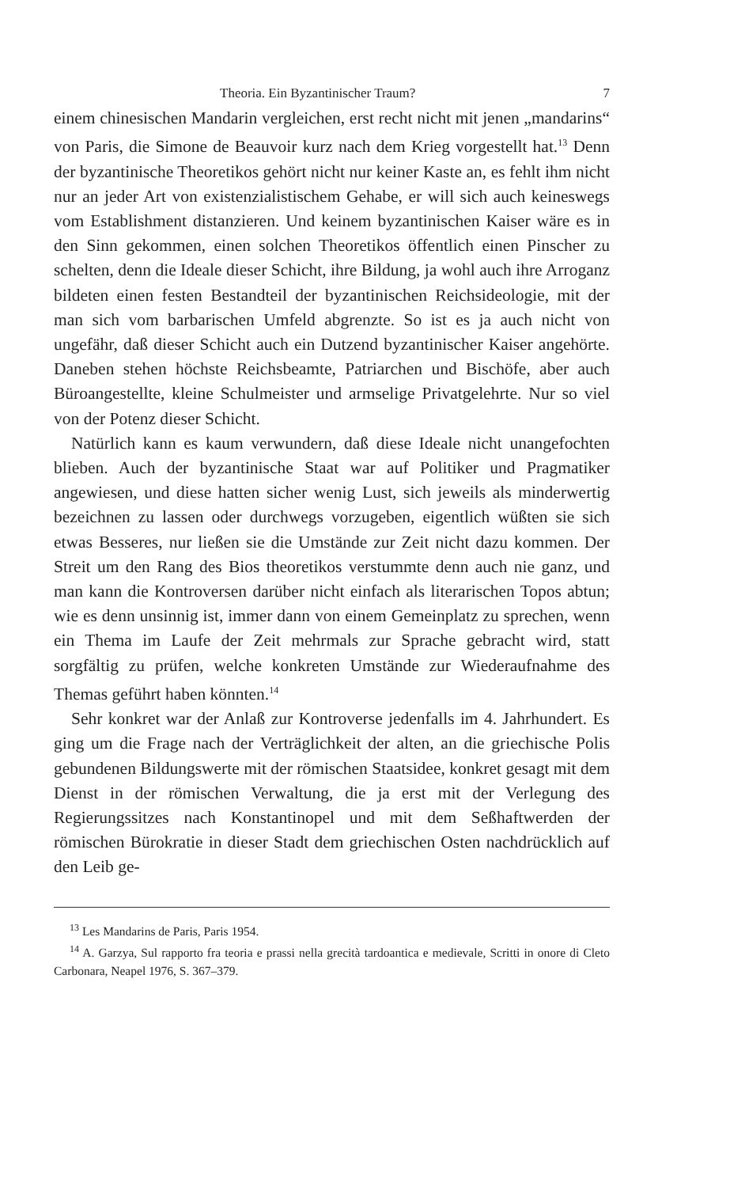Theoria. Ein Byzantinischer Traum? 7
einem chinesischen Mandarin vergleichen, erst recht nicht mit jenen „mandarins“ von Paris, die Simone de Beauvoir kurz nach dem Krieg vorgestellt hat.<sup>13</sup> Denn der byzantinische Theoretikos gehört nicht nur keiner Kaste an, es fehlt ihm nicht nur an jeder Art von existenzialistischem Gehabe, er will sich auch keineswegs vom Establishment distanzieren. Und keinem byzantinischen Kaiser wäre es in den Sinn gekommen, einen solchen Theoretikos öffentlich einen Pinscher zu schelten, denn die Ideale dieser Schicht, ihre Bildung, ja wohl auch ihre Arroganz bildeten einen festen Bestandteil der byzantinischen Reichsideologie, mit der man sich vom barbarischen Umfeld abgrenzte. So ist es ja auch nicht von ungefähr, daß dieser Schicht auch ein Dutzend byzantinischer Kaiser angehörte. Daneben stehen höchste Reichsbeamte, Patriarchen und Bischöfe, aber auch Büroangestellte, kleine Schulmeister und armselige Privatgelehrte. Nur so viel von der Potenz dieser Schicht.
Natürlich kann es kaum verwundern, daß diese Ideale nicht unangefochten blieben. Auch der byzantinische Staat war auf Politiker und Pragmatiker angewiesen, und diese hatten sicher wenig Lust, sich jeweils als minderwertig bezeichnen zu lassen oder durchwegs vorzugeben, eigentlich wüßten sie sich etwas Besseres, nur ließen sie die Umstände zur Zeit nicht dazu kommen. Der Streit um den Rang des Bios theoretikos verstummte denn auch nie ganz, und man kann die Kontroversen darüber nicht einfach als literarischen Topos abtun; wie es denn unsinnig ist, immer dann von einem Gemeinplatz zu sprechen, wenn ein Thema im Laufe der Zeit mehrmals zur Sprache gebracht wird, statt sorgfältig zu prüfen, welche konkreten Umstände zur Wiederaufnahme des Themas geführt haben könnten.<sup>14</sup>
Sehr konkret war der Anlaß zur Kontroverse jedenfalls im 4. Jahrhundert. Es ging um die Frage nach der Verträglichkeit der alten, an die griechische Polis gebundenen Bildungswerte mit der römischen Staatsidee, konkret gesagt mit dem Dienst in der römischen Verwaltung, die ja erst mit der Verlegung des Regierungssitzes nach Konstantinopel und mit dem Seßhaftwerden der römischen Bürokratie in dieser Stadt dem griechischen Osten nachdrücklich auf den Leib ge-
<sup>13</sup> Les Mandarins de Paris, Paris 1954.
<sup>14</sup> A. Garzya, Sul rapporto fra teoria e prassi nella grecità tardoantica e medievale, Scritti in onore di Cleto Carbonara, Neapel 1976, S. 367–379.